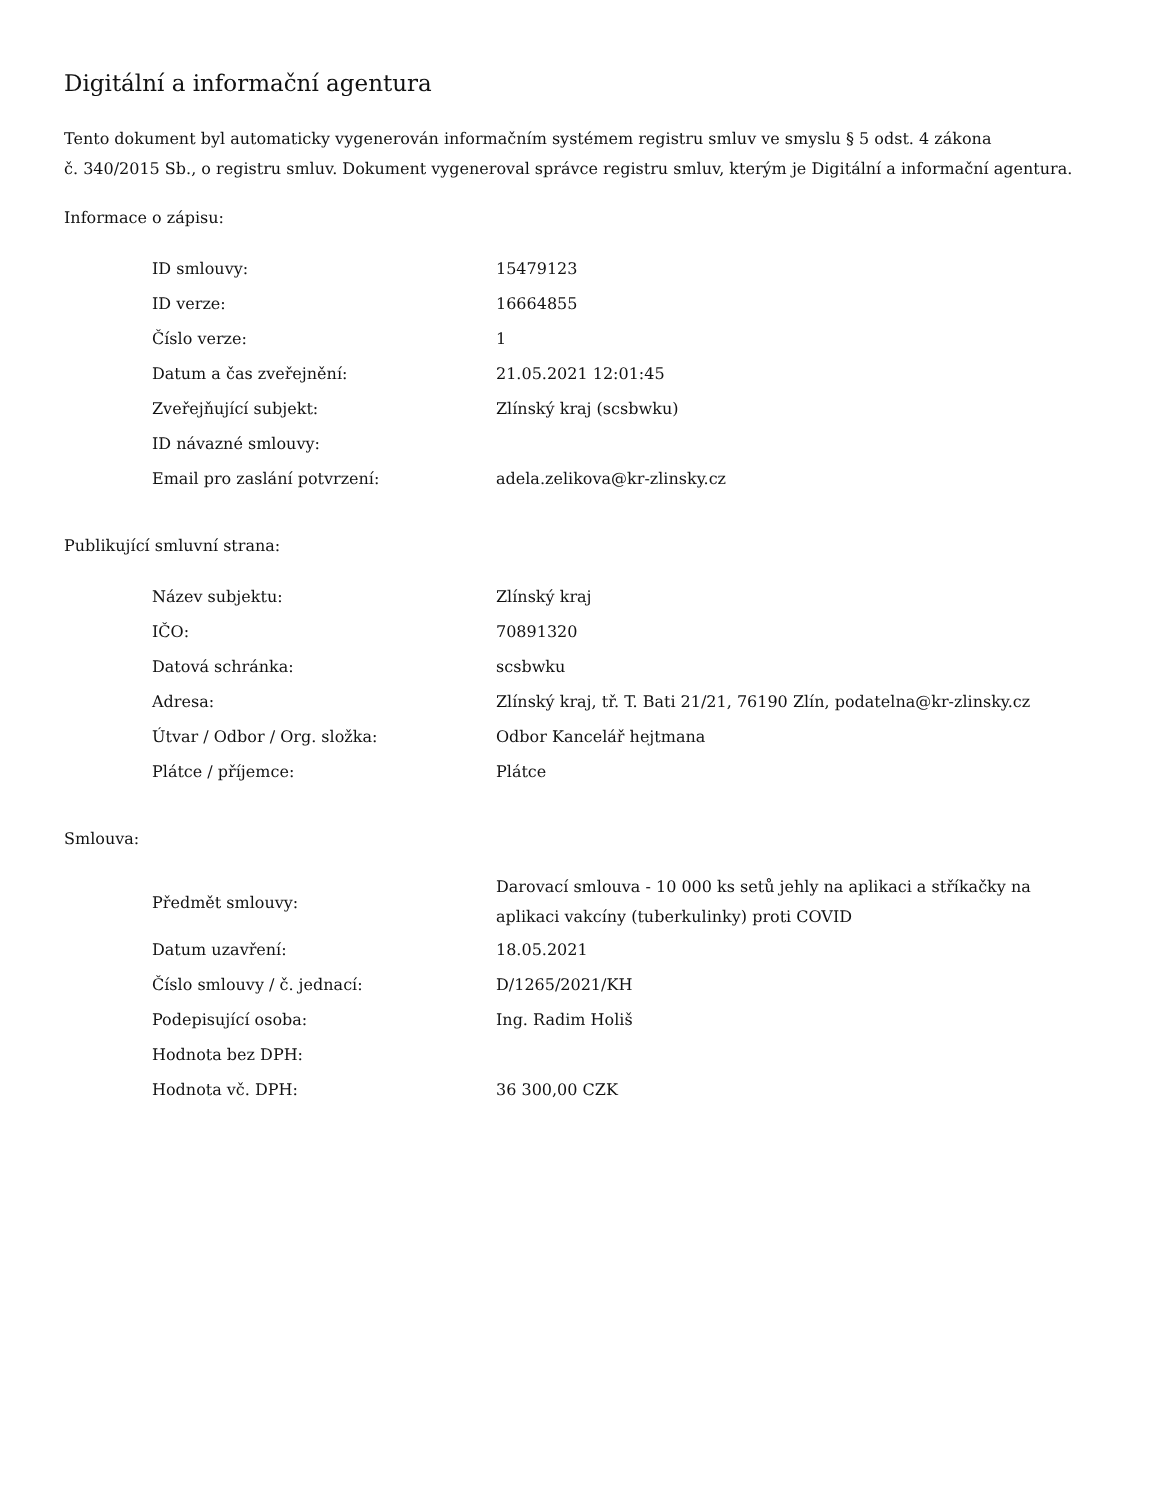Digitální a informační agentura
Tento dokument byl automaticky vygenerován informačním systémem registru smluv ve smyslu § 5 odst. 4 zákona
č. 340/2015 Sb., o registru smluv. Dokument vygeneroval správce registru smluv, kterým je Digitální a informační agentura.
Informace o zápisu:
| ID smlouvy: | 15479123 |
| ID verze: | 16664855 |
| Číslo verze: | 1 |
| Datum a čas zveřejnění: | 21.05.2021 12:01:45 |
| Zveřejňující subjekt: | Zlínský kraj (scsbwku) |
| ID návazné smlouvy: | |
| Email pro zaslání potvrzení: | adela.zelikova@kr-zlinsky.cz |
Publikující smluvní strana:
| Název subjektu: | Zlínský kraj |
| IČO: | 70891320 |
| Datová schránka: | scsbwku |
| Adresa: | Zlínský kraj, tř. T. Bati 21/21, 76190 Zlín, podatelna@kr-zlinsky.cz |
| Útvar / Odbor / Org. složka: | Odbor Kancelář hejtmana |
| Plátce / příjemce: | Plátce |
Smlouva:
| Předmět smlouvy: | Darovací smlouva - 10 000 ks setů jehly na aplikaci a stříkačky na aplikaci vakcíny (tuberkulinky) proti COVID |
| Datum uzavření: | 18.05.2021 |
| Číslo smlouvy / č. jednací: | D/1265/2021/KH |
| Podepisující osoba: | Ing. Radim Holiš |
| Hodnota bez DPH: | |
| Hodnota vč. DPH: | 36 300,00 CZK |